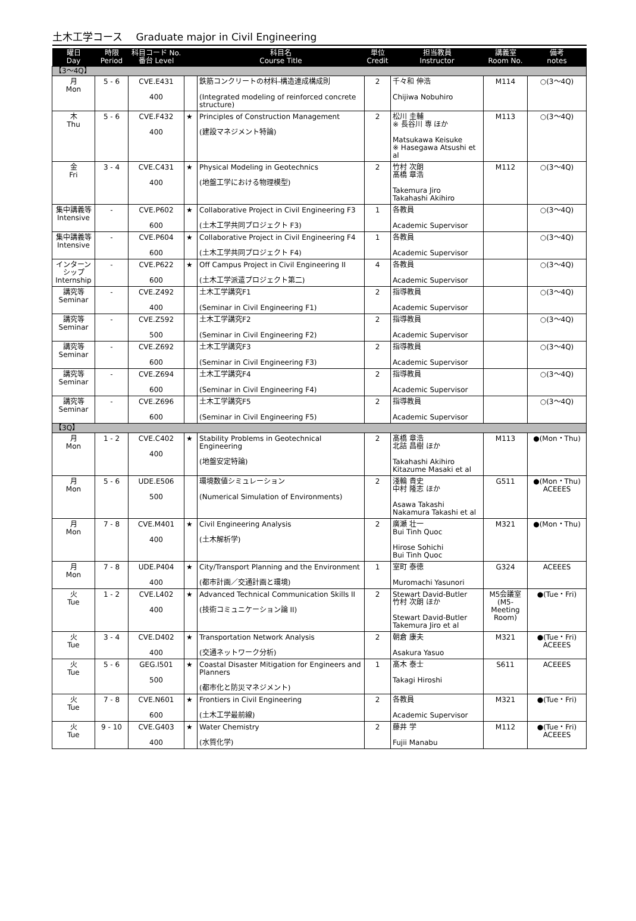土木工学コース　 Graduate major in Civil Engineering
| 曜日 Day | 時限 Period | 科目コード No. 番台 Level | | 科目名 Course Title | 単位 Credit | 担当教員 Instructor | 講義室 Room No. | 備考 notes |
| --- | --- | --- | --- | --- | --- | --- | --- | --- |
| 【3～4Q】 | | | | | | | | |
| 月 Mon | 5 - 6 | CVE.E431 400 | | 鉄筋コンクリートの材料-構造連成構成則 (Integrated modeling of reinforced concrete structure) | 2 | 千々和 伸浩 Chijiwa Nobuhiro | M114 | ○(3～4Q) |
| 木 Thu | 5 - 6 | CVE.F432 400 | ★ | Principles of Construction Management (建設マネジメント特論) | 2 | 松川 圭輔 ※ 長谷川 専 ほか Matsukawa Keisuke ※ Hasegawa Atsushi et al | M113 | ○(3～4Q) |
| 金 Fri | 3 - 4 | CVE.C431 400 | ★ | Physical Modeling in Geotechnics (地盤工学における物理模型) | 2 | 竹村 次朗 髙橋 章浩 Takemura Jiro Takahashi Akihiro | M112 | ○(3～4Q) |
| 集中講義等 Intensive | - | CVE.P602 600 | ★ | Collaborative Project in Civil Engineering F3 (土木工学共同プロジェクト F3) | 1 | 各教員 Academic Supervisor | | ○(3～4Q) |
| 集中講義等 Intensive | - | CVE.P604 600 | ★ | Collaborative Project in Civil Engineering F4 (土木工学共同プロジェクト F4) | 1 | 各教員 Academic Supervisor | | ○(3～4Q) |
| インターンシップ Internship | - | CVE.P622 600 | ★ | Off Campus Project in Civil Engineering II (土木工学派遣プロジェクト第二) | 4 | 各教員 Academic Supervisor | | ○(3～4Q) |
| 講究等 Seminar | - | CVE.Z492 400 | | 土木工学講究F1 (Seminar in Civil Engineering F1) | 2 | 指導教員 Academic Supervisor | | ○(3～4Q) |
| 講究等 Seminar | - | CVE.Z592 500 | | 土木工学講究F2 (Seminar in Civil Engineering F2) | 2 | 指導教員 Academic Supervisor | | ○(3～4Q) |
| 講究等 Seminar | - | CVE.Z692 600 | | 土木工学講究F3 (Seminar in Civil Engineering F3) | 2 | 指導教員 Academic Supervisor | | ○(3～4Q) |
| 講究等 Seminar | - | CVE.Z694 600 | | 土木工学講究F4 (Seminar in Civil Engineering F4) | 2 | 指導教員 Academic Supervisor | | ○(3～4Q) |
| 講究等 Seminar | - | CVE.Z696 600 | | 土木工学講究F5 (Seminar in Civil Engineering F5) | 2 | 指導教員 Academic Supervisor | | ○(3～4Q) |
| 【3Q】 | | | | | | | | |
| 月 Mon | 1 - 2 | CVE.C402 400 | ★ | Stability Problems in Geotechnical Engineering (地盤安定特論) | 2 | 髙橋 章浩 北詰 昌樹 ほか Takahashi Akihiro Kitazume Masaki et al | M113 | ●(Mon・Thu) |
| 月 Mon | 5 - 6 | UDE.E506 500 | | 環境数値シミュレーション (Numerical Simulation of Environments) | 2 | 淺輪 貴史 中村 隆志 ほか Asawa Takashi Nakamura Takashi et al | G511 | ●(Mon・Thu) ACEEES |
| 月 Mon | 7 - 8 | CVE.M401 400 | ★ | Civil Engineering Analysis (土木解析学) | 2 | 廣瀬 壮一 Bui Tinh Quoc Hirose Sohichi Bui Tinh Quoc | M321 | ●(Mon・Thu) |
| 月 Mon | 7 - 8 | UDE.P404 400 | ★ | City/Transport Planning and the Environment (都市計画／交通計画と環境) | 1 | 室町 泰徳 Muromachi Yasunori | G324 | ACEEES |
| 火 Tue | 1 - 2 | CVE.L402 400 | ★ | Advanced Technical Communication Skills II (技術コミュニケーション論 II) | 2 | Stewart David-Butler 竹村 次朗 ほか Stewart David-Butler Takemura Jiro et al | M5会議室 (M5-Meeting Room) | ●(Tue・Fri) |
| 火 Tue | 3 - 4 | CVE.D402 400 | ★ | Transportation Network Analysis (交通ネットワーク分析) | 2 | 朝倉 康夫 Asakura Yasuo | M321 | ●(Tue・Fri) ACEEES |
| 火 Tue | 5 - 6 | GEG.I501 500 | ★ | Coastal Disaster Mitigation for Engineers and Planners (都市化と防災マネジメント) | 1 | 髙木 泰士 Takagi Hiroshi | S611 | ACEEES |
| 火 Tue | 7 - 8 | CVE.N601 600 | ★ | Frontiers in Civil Engineering (土木工学最前線) | 2 | 各教員 Academic Supervisor | M321 | ●(Tue・Fri) |
| 火 Tue | 9 - 10 | CVE.G403 400 | ★ | Water Chemistry (水質化学) | 2 | 藤井 学 Fujii Manabu | M112 | ●(Tue・Fri) ACEEES |